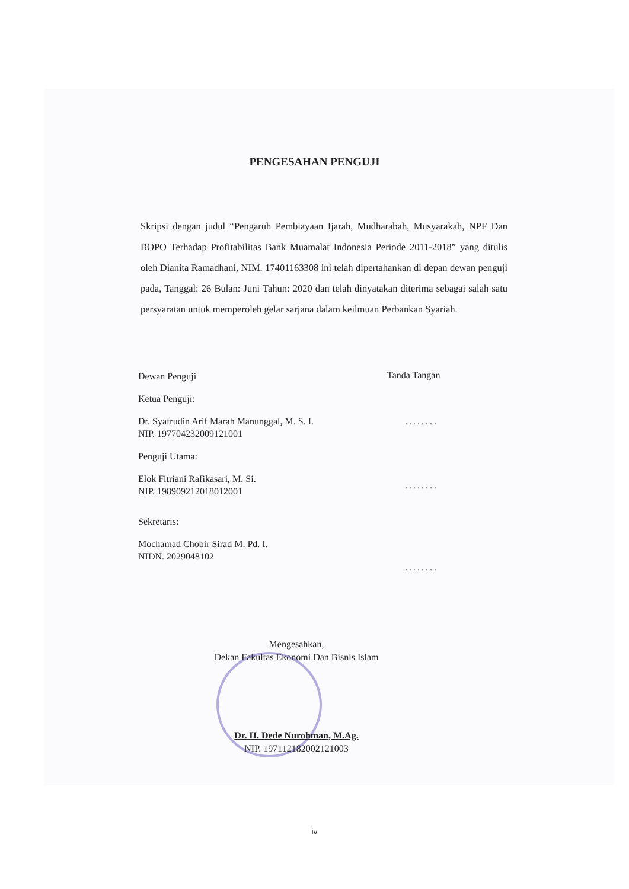PENGESAHAN PENGUJI
Skripsi dengan judul “Pengaruh Pembiayaan Ijarah, Mudharabah, Musyarakah, NPF Dan BOPO Terhadap Profitabilitas Bank Muamalat Indonesia Periode 2011-2018” yang ditulis oleh Dianita Ramadhani, NIM. 17401163308 ini telah dipertahankan di depan dewan penguji pada, Tanggal: 26 Bulan: Juni Tahun: 2020 dan telah dinyatakan diterima sebagai salah satu persyaratan untuk memperoleh gelar sarjana dalam keilmuan Perbankan Syariah.
Dewan Penguji
Ketua Penguji:
Dr. Syafrudin Arif Marah Manunggal, M. S. I.
NIP. 197704232009121001
Penguji Utama:
Elok Fitriani Rafikasari, M. Si.
NIP. 198909212018012001
Sekretaris:
Mochamad Chobir Sirad M. Pd. I.
NIDN. 2029048102
Tanda Tangan
........
........
........
Mengesahkan,
Dekan Fakultas Ekonomi Dan Bisnis Islam
Dr. H. Dede Nurohman, M.Ag.
NIP. 197112182002121003
iv